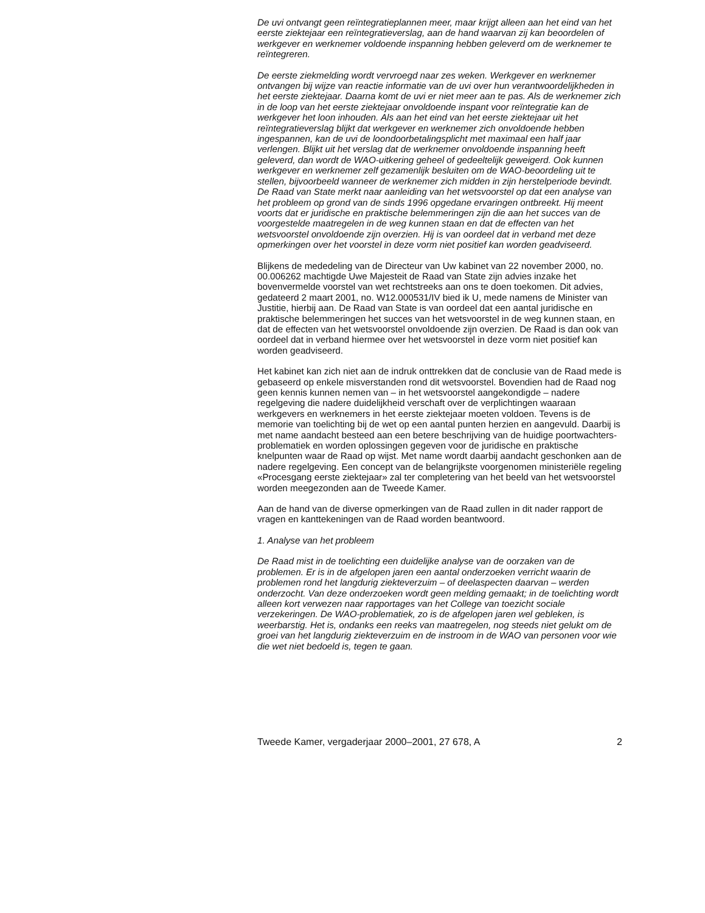De uvi ontvangt geen reïntegratieplannen meer, maar krijgt alleen aan het eind van het eerste ziektejaar een reïntegratieverslag, aan de hand waarvan zij kan beoordelen of werkgever en werknemer voldoende inspanning hebben geleverd om de werknemer te reïntegreren.
De eerste ziekmelding wordt vervroegd naar zes weken. Werkgever en werknemer ontvangen bij wijze van reactie informatie van de uvi over hun verantwoordelijkheden in het eerste ziektejaar. Daarna komt de uvi er niet meer aan te pas. Als de werknemer zich in de loop van het eerste ziektejaar onvoldoende inspant voor reïntegratie kan de werkgever het loon inhouden. Als aan het eind van het eerste ziektejaar uit het reïntegratieverslag blijkt dat werkgever en werknemer zich onvoldoende hebben ingespannen, kan de uvi de loondoorbetalingsplicht met maximaal een half jaar verlengen. Blijkt uit het verslag dat de werknemer onvoldoende inspanning heeft geleverd, dan wordt de WAO-uitkering geheel of gedeeltelijk geweigerd. Ook kunnen werkgever en werknemer zelf gezamenlijk besluiten om de WAO-beoordeling uit te stellen, bijvoorbeeld wanneer de werknemer zich midden in zijn herstelperiode bevindt.
De Raad van State merkt naar aanleiding van het wetsvoorstel op dat een analyse van het probleem op grond van de sinds 1996 opgedane ervaringen ontbreekt. Hij meent voorts dat er juridische en praktische belemmeringen zijn die aan het succes van de voorgestelde maatregelen in de weg kunnen staan en dat de effecten van het wetsvoorstel onvoldoende zijn overzien. Hij is van oordeel dat in verband met deze opmerkingen over het voorstel in deze vorm niet positief kan worden geadviseerd.
Blijkens de mededeling van de Directeur van Uw kabinet van 22 november 2000, no. 00.006262 machtigde Uwe Majesteit de Raad van State zijn advies inzake het bovenvermelde voorstel van wet rechtstreeks aan ons te doen toekomen. Dit advies, gedateerd 2 maart 2001, no. W12.000531/IV bied ik U, mede namens de Minister van Justitie, hierbij aan. De Raad van State is van oordeel dat een aantal juridische en praktische belemmeringen het succes van het wetsvoorstel in de weg kunnen staan, en dat de effecten van het wetsvoorstel onvoldoende zijn overzien. De Raad is dan ook van oordeel dat in verband hiermee over het wetsvoorstel in deze vorm niet positief kan worden geadviseerd.
Het kabinet kan zich niet aan de indruk onttrekken dat de conclusie van de Raad mede is gebaseerd op enkele misverstanden rond dit wetsvoorstel. Bovendien had de Raad nog geen kennis kunnen nemen van – in het wetsvoorstel aangekondigde – nadere regelgeving die nadere duidelijkheid verschaft over de verplichtingen waaraan werkgevers en werknemers in het eerste ziektejaar moeten voldoen. Tevens is de memorie van toelichting bij de wet op een aantal punten herzien en aangevuld. Daarbij is met name aandacht besteed aan een betere beschrijving van de huidige poortwachters-problematiek en worden oplossingen gegeven voor de juridische en praktische knelpunten waar de Raad op wijst. Met name wordt daarbij aandacht geschonken aan de nadere regelgeving. Een concept van de belangrijkste voorgenomen ministeriële regeling «Procesgang eerste ziektejaar» zal ter completering van het beeld van het wetsvoorstel worden meegezonden aan de Tweede Kamer.
Aan de hand van de diverse opmerkingen van de Raad zullen in dit nader rapport de vragen en kanttekeningen van de Raad worden beantwoord.
1. Analyse van het probleem
De Raad mist in de toelichting een duidelijke analyse van de oorzaken van de problemen. Er is in de afgelopen jaren een aantal onderzoeken verricht waarin de problemen rond het langdurig ziekteverzuim – of deelaspecten daarvan – werden onderzocht. Van deze onderzoeken wordt geen melding gemaakt; in de toelichting wordt alleen kort verwezen naar rapportages van het College van toezicht sociale verzekeringen. De WAO-problematiek, zo is de afgelopen jaren wel gebleken, is weerbarstig. Het is, ondanks een reeks van maatregelen, nog steeds niet gelukt om de groei van het langdurig ziekteverzuim en de instroom in de WAO van personen voor wie die wet niet bedoeld is, tegen te gaan.
Tweede Kamer, vergaderjaar 2000–2001, 27 678, A 2